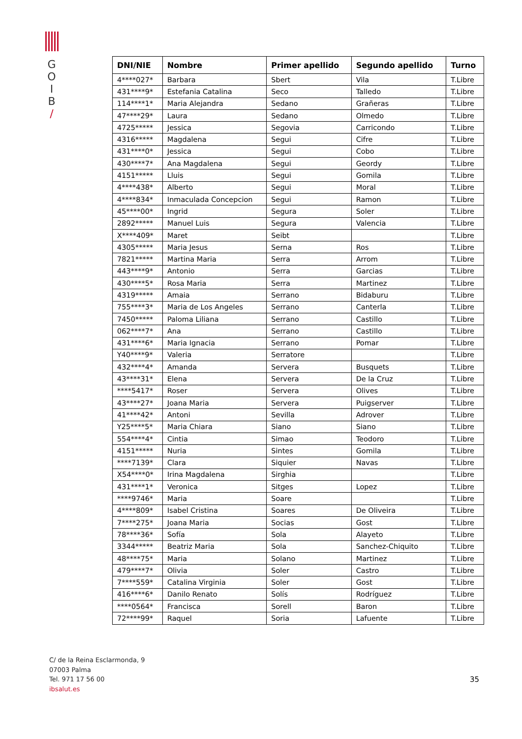G
O
I
B
/
| DNI/NIE | Nombre | Primer apellido | Segundo apellido | Turno |
| --- | --- | --- | --- | --- |
| 4****027* | Barbara | Sbert | Vila | T.Libre |
| 431****9* | Estefania Catalina | Seco | Talledo | T.Libre |
| 114****1* | Maria Alejandra | Sedano | Grañeras | T.Libre |
| 47****29* | Laura | Sedano | Olmedo | T.Libre |
| 4725***** | Jessica | Segovia | Carricondo | T.Libre |
| 4316***** | Magdalena | Segui | Cifre | T.Libre |
| 431****0* | Jessica | Segui | Cobo | T.Libre |
| 430****7* | Ana Magdalena | Segui | Geordy | T.Libre |
| 4151***** | Lluis | Segui | Gomila | T.Libre |
| 4****438* | Alberto | Segui | Moral | T.Libre |
| 4****834* | Inmaculada Concepcion | Segui | Ramon | T.Libre |
| 45****00* | Ingrid | Segura | Soler | T.Libre |
| 2892***** | Manuel Luis | Segura | Valencia | T.Libre |
| X****409* | Maret | Seibt | | T.Libre |
| 4305***** | Maria Jesus | Serna | Ros | T.Libre |
| 7821***** | Martina Maria | Serra | Arrom | T.Libre |
| 443****9* | Antonio | Serra | Garcias | T.Libre |
| 430****5* | Rosa Maria | Serra | Martinez | T.Libre |
| 4319***** | Amaia | Serrano | Bidaburu | T.Libre |
| 755****3* | Maria de Los Angeles | Serrano | Canterla | T.Libre |
| 7450***** | Paloma Liliana | Serrano | Castillo | T.Libre |
| 062****7* | Ana | Serrano | Castillo | T.Libre |
| 431****6* | Maria Ignacia | Serrano | Pomar | T.Libre |
| Y40****9* | Valeria | Serratore | | T.Libre |
| 432****4* | Amanda | Servera | Busquets | T.Libre |
| 43****31* | Elena | Servera | De la Cruz | T.Libre |
| ****5417* | Roser | Servera | Olives | T.Libre |
| 43****27* | Joana Maria | Servera | Puigserver | T.Libre |
| 41****42* | Antoni | Sevilla | Adrover | T.Libre |
| Y25****5* | Maria Chiara | Siano | Siano | T.Libre |
| 554****4* | Cintia | Simao | Teodoro | T.Libre |
| 4151***** | Nuria | Sintes | Gomila | T.Libre |
| ****7139* | Clara | Siquier | Navas | T.Libre |
| X54****0* | Irina Magdalena | Sirghia | | T.Libre |
| 431****1* | Veronica | Sitges | Lopez | T.Libre |
| ****9746* | Maria | Soare | | T.Libre |
| 4****809* | Isabel Cristina | Soares | De Oliveira | T.Libre |
| 7****275* | Joana Maria | Socias | Gost | T.Libre |
| 78****36* | Sofía | Sola | Alayeto | T.Libre |
| 3344***** | Beatriz Maria | Sola | Sanchez-Chiquito | T.Libre |
| 48****75* | Maria | Solano | Martinez | T.Libre |
| 479****7* | Olivia | Soler | Castro | T.Libre |
| 7****559* | Catalina Virginia | Soler | Gost | T.Libre |
| 416****6* | Danilo Renato | Solís | Rodríguez | T.Libre |
| ****0564* | Francisca | Sorell | Baron | T.Libre |
| 72****99* | Raquel | Soria | Lafuente | T.Libre |
C/ de la Reina Esclarmonda, 9
07003 Palma
Tel. 971 17 56 00
ibsalut.es
35